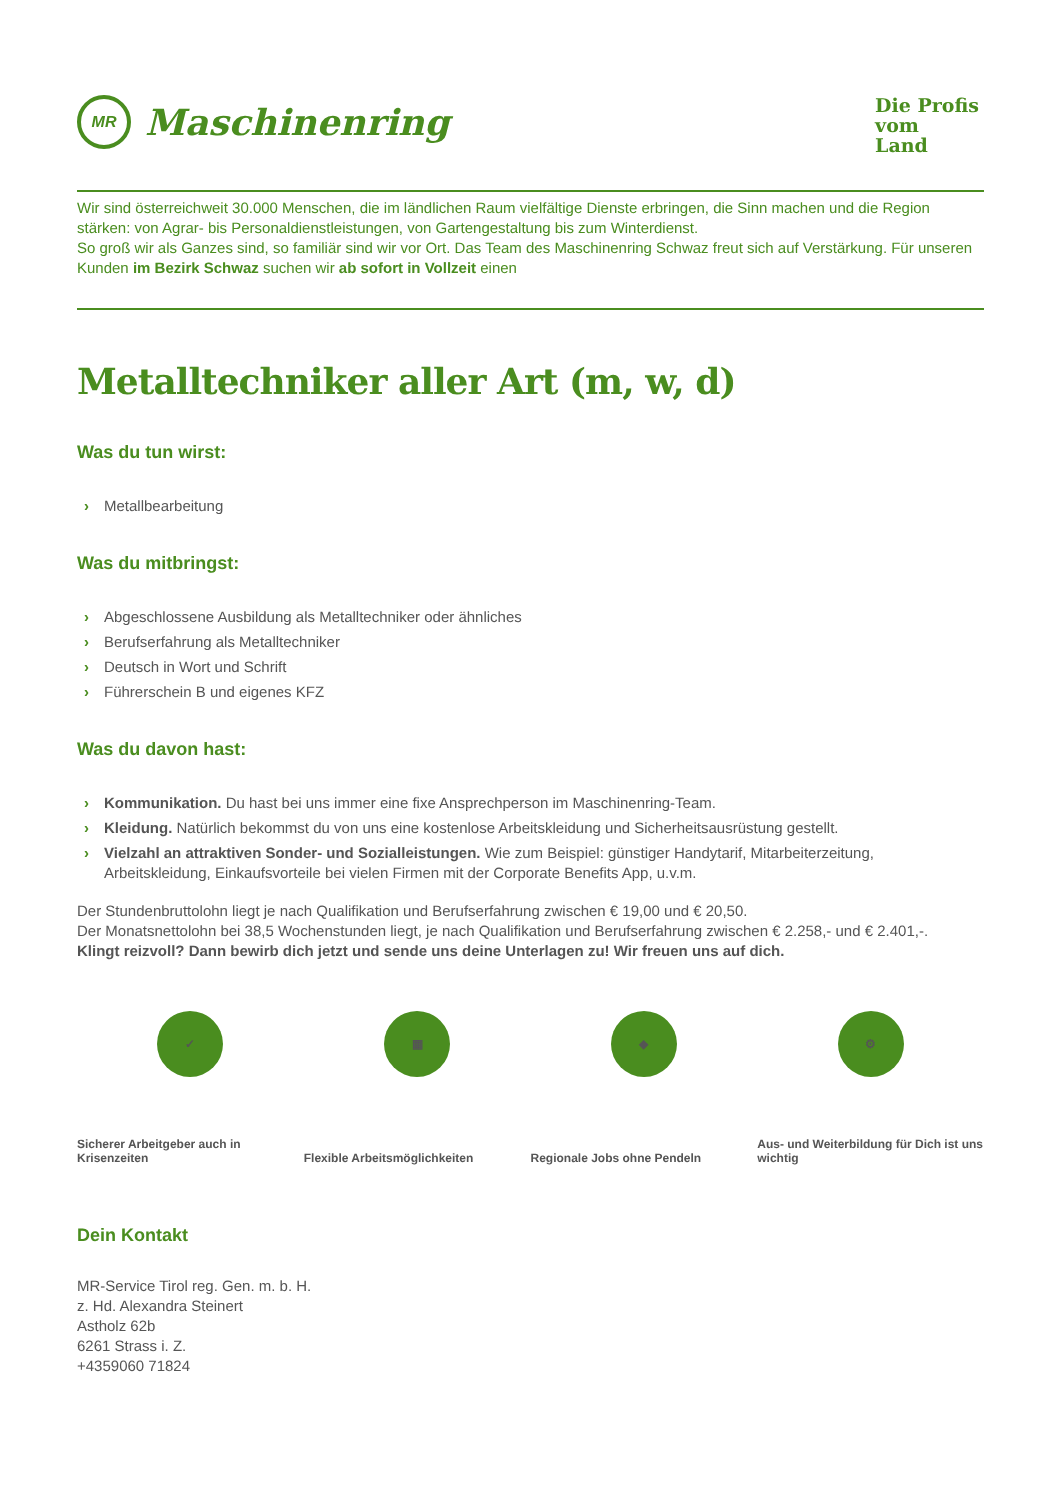MR
Maschinenring
Die Profis
vom
Land
Wir sind österreichweit 30.000 Menschen, die im ländlichen Raum vielfältige Dienste erbringen, die Sinn machen und die Region stärken: von Agrar- bis Personaldienstleistungen, von Gartengestaltung bis zum Winterdienst.
So groß wir als Ganzes sind, so familiär sind wir vor Ort. Das Team des Maschinenring Schwaz freut sich auf Verstärkung. Für unseren Kunden im Bezirk Schwaz suchen wir ab sofort in Vollzeit einen
Metalltechniker aller Art (m, w, d)
Was du tun wirst:
› Metallbearbeitung
Was du mitbringst:
› Abgeschlossene Ausbildung als Metalltechniker oder ähnliches
› Berufserfahrung als Metalltechniker
› Deutsch in Wort und Schrift
› Führerschein B und eigenes KFZ
Was du davon hast:
› Kommunikation. Du hast bei uns immer eine fixe Ansprechperson im Maschinenring-Team.
› Kleidung. Natürlich bekommst du von uns eine kostenlose Arbeitskleidung und Sicherheitsausrüstung gestellt.
› Vielzahl an attraktiven Sonder- und Sozialleistungen. Wie zum Beispiel: günstiger Handytarif, Mitarbeiterzeitung, Arbeitskleidung, Einkaufsvorteile bei vielen Firmen mit der Corporate Benefits App, u.v.m.
Der Stundenbruttolohn liegt je nach Qualifikation und Berufserfahrung zwischen € 19,00 und € 20,50.
Der Monatsnettolohn bei 38,5 Wochenstunden liegt, je nach Qualifikation und Berufserfahrung zwischen € 2.258,- und € 2.401,-.
Klingt reizvoll? Dann bewirb dich jetzt und sende uns deine Unterlagen zu! Wir freuen uns auf dich.
✓
Sicherer Arbeitgeber auch in Krisenzeiten
▦
Flexible Arbeitsmöglichkeiten
◆
Regionale Jobs ohne Pendeln
⚙
Aus- und Weiterbildung für Dich ist uns wichtig
Dein Kontakt
MR-Service Tirol reg. Gen. m. b. H.
z. Hd. Alexandra Steinert
Astholz 62b
6261 Strass i. Z.
+4359060 71824